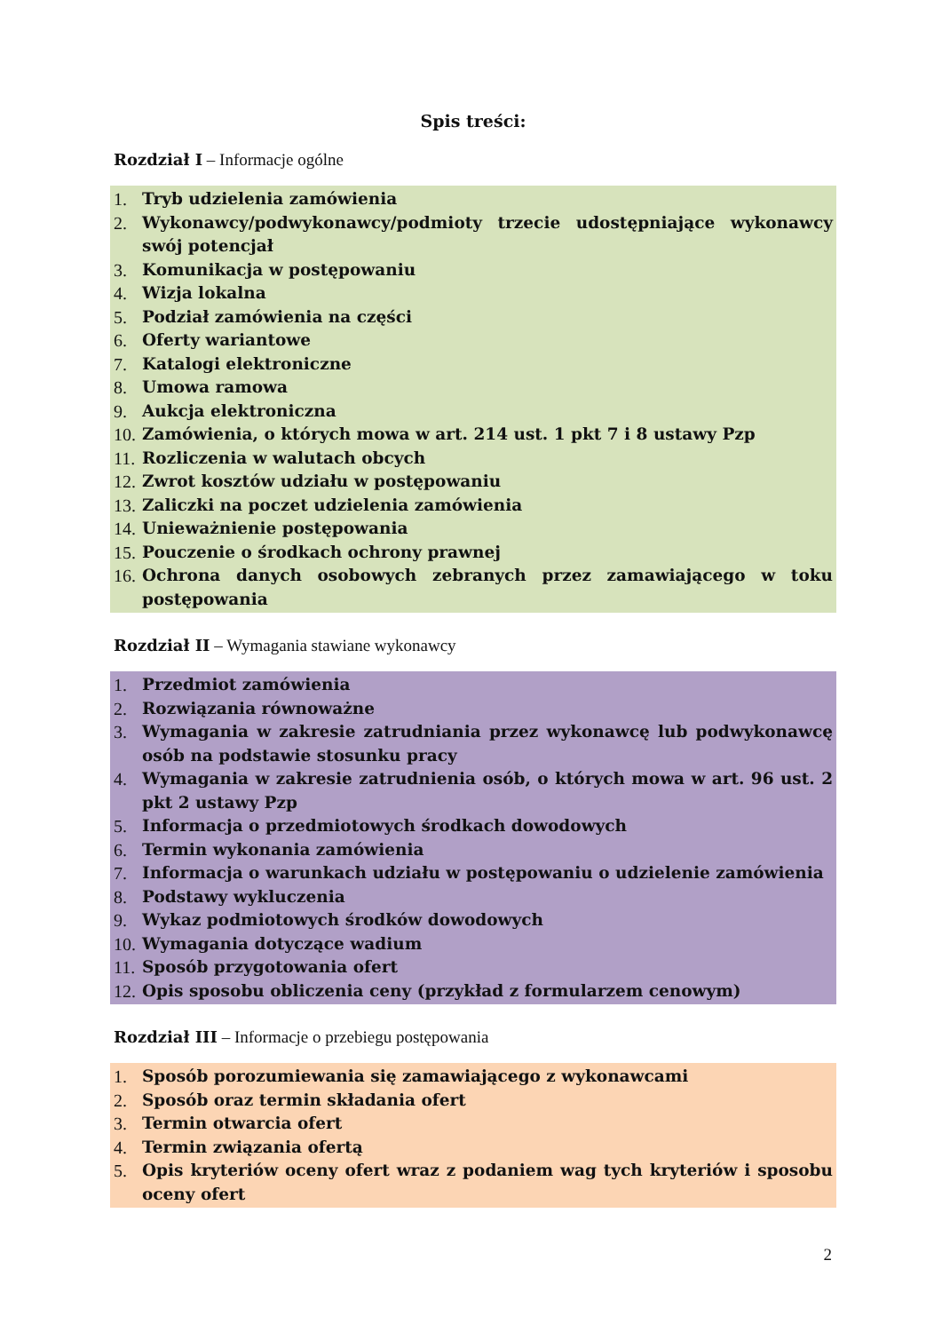Spis treści:
Rozdział I – Informacje ogólne
1. Tryb udzielenia zamówienia
2. Wykonawcy/podwykonawcy/podmioty trzecie udostępniające wykonawcy swój potencjał
3. Komunikacja w postępowaniu
4. Wizja lokalna
5. Podział zamówienia na części
6. Oferty wariantowe
7. Katalogi elektroniczne
8. Umowa ramowa
9. Aukcja elektroniczna
10. Zamówienia, o których mowa w art. 214 ust. 1 pkt 7 i 8 ustawy Pzp
11. Rozliczenia w walutach obcych
12. Zwrot kosztów udziału w postępowaniu
13. Zaliczki na poczet udzielenia zamówienia
14. Unieważnienie postępowania
15. Pouczenie o środkach ochrony prawnej
16. Ochrona danych osobowych zebranych przez zamawiającego w toku postępowania
Rozdział II – Wymagania stawiane wykonawcy
1. Przedmiot zamówienia
2. Rozwiązania równoważne
3. Wymagania w zakresie zatrudniania przez wykonawcę lub podwykonawcę osób na podstawie stosunku pracy
4. Wymagania w zakresie zatrudnienia osób, o których mowa w art. 96 ust. 2 pkt 2 ustawy Pzp
5. Informacja o przedmiotowych środkach dowodowych
6. Termin wykonania zamówienia
7. Informacja o warunkach udziału w postępowaniu o udzielenie zamówienia
8. Podstawy wykluczenia
9. Wykaz podmiotowych środków dowodowych
10. Wymagania dotyczące wadium
11. Sposób przygotowania ofert
12. Opis sposobu obliczenia ceny (przykład z formularzem cenowym)
Rozdział III – Informacje o przebiegu postępowania
1. Sposób porozumiewania się zamawiającego z wykonawcami
2. Sposób oraz termin składania ofert
3. Termin otwarcia ofert
4. Termin związania ofertą
5. Opis kryteriów oceny ofert wraz z podaniem wag tych kryteriów i sposobu oceny ofert
2